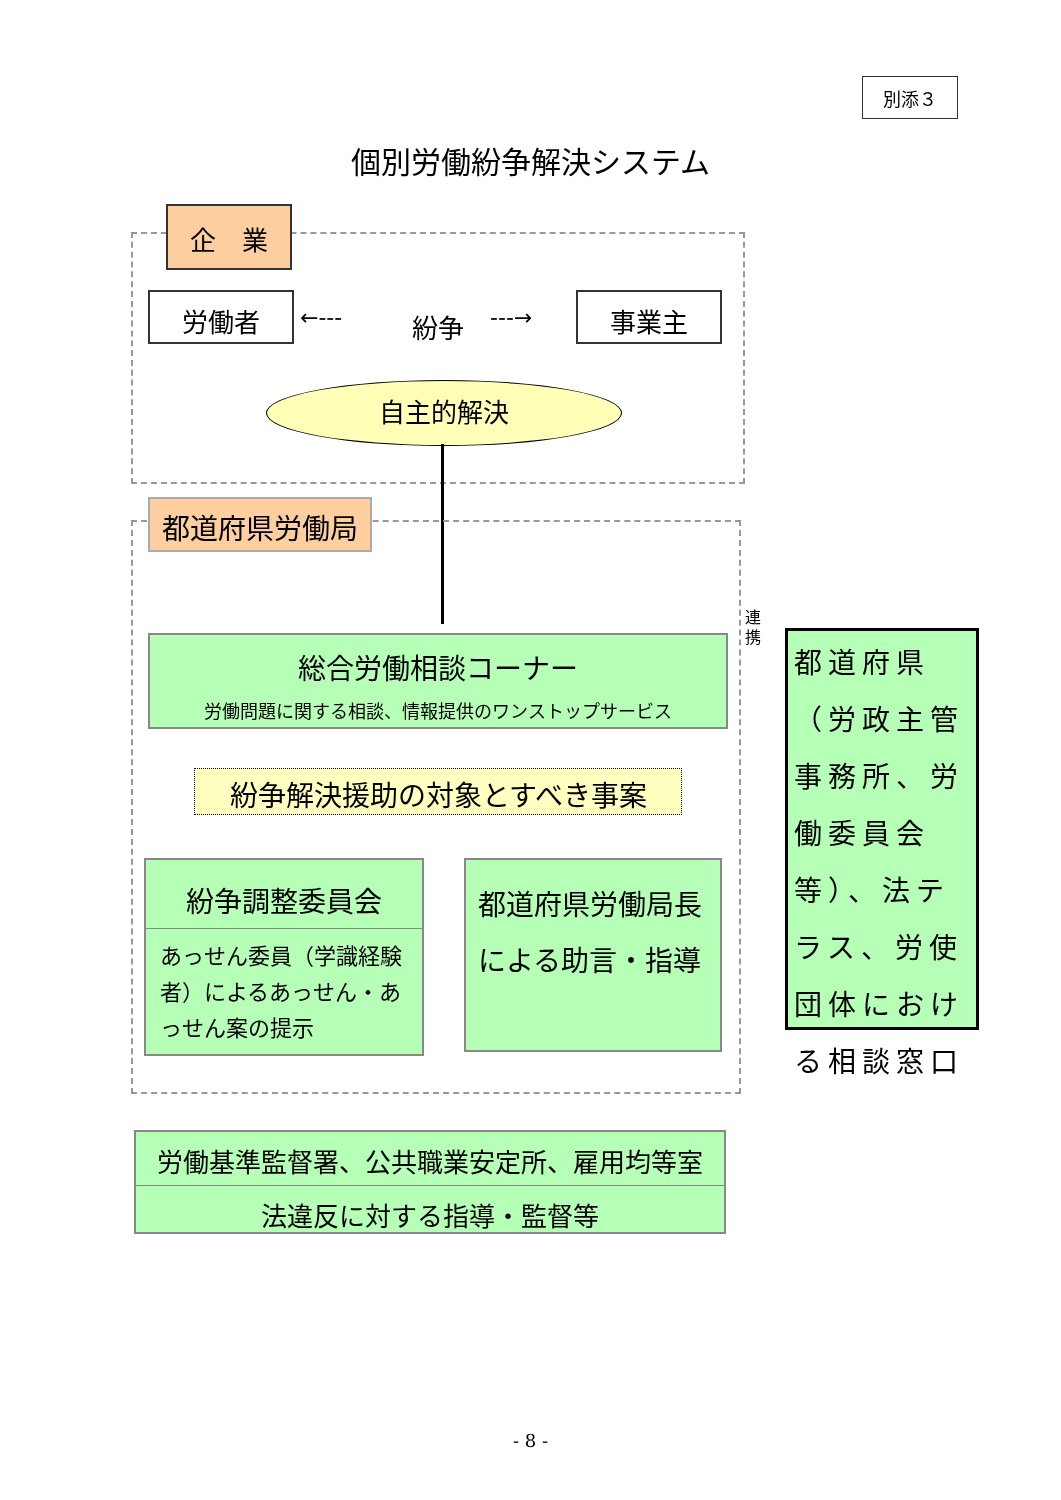別添３
個別労働紛争解決システム
企　業
労働者 ←‐‐‐ 紛争 ‐‐‐→ 事業主
自主的解決
都道府県労働局
連
携
総合労働相談コーナー
労働問題に関する相談、情報提供のワンストップサービス
紛争解決援助の対象とすべき事案
紛争調整委員会
あっせん委員（学識経験者）によるあっせん・あっせん案の提示
都道府県労働局長による助言・指導
都道府県（労政主管事務所、労働委員会等）、法テラス、労使団体における相談窓口
労働基準監督署、公共職業安定所、雇用均等室
法違反に対する指導・監督等
- 8 -